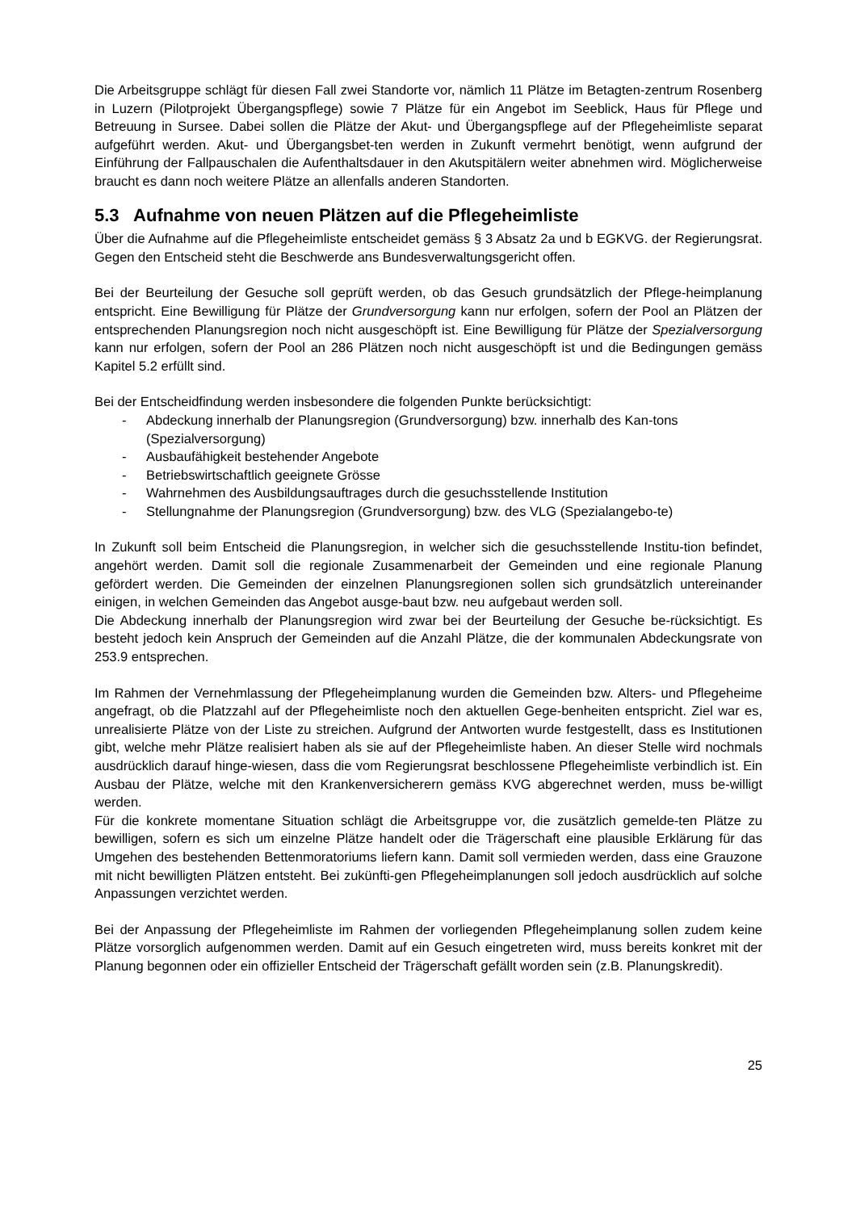Die Arbeitsgruppe schlägt für diesen Fall zwei Standorte vor, nämlich 11 Plätze im Betagten-zentrum Rosenberg in Luzern (Pilotprojekt Übergangspflege) sowie 7 Plätze für ein Angebot im Seeblick, Haus für Pflege und Betreuung in Sursee. Dabei sollen die Plätze der Akut- und Übergangspflege auf der Pflegeheimliste separat aufgeführt werden. Akut- und Übergangsbet-ten werden in Zukunft vermehrt benötigt, wenn aufgrund der Einführung der Fallpauschalen die Aufenthaltsdauer in den Akutspitälern weiter abnehmen wird. Möglicherweise braucht es dann noch weitere Plätze an allenfalls anderen Standorten.
5.3 Aufnahme von neuen Plätzen auf die Pflegeheimliste
Über die Aufnahme auf die Pflegeheimliste entscheidet gemäss § 3 Absatz 2a und b EGKVG. der Regierungsrat. Gegen den Entscheid steht die Beschwerde ans Bundesverwaltungsgericht offen.
Bei der Beurteilung der Gesuche soll geprüft werden, ob das Gesuch grundsätzlich der Pflege-heimplanung entspricht. Eine Bewilligung für Plätze der Grundversorgung kann nur erfolgen, sofern der Pool an Plätzen der entsprechenden Planungsregion noch nicht ausgeschöpft ist. Eine Bewilligung für Plätze der Spezialversorgung kann nur erfolgen, sofern der Pool an 286 Plätzen noch nicht ausgeschöpft ist und die Bedingungen gemäss Kapitel 5.2 erfüllt sind.
Bei der Entscheidfindung werden insbesondere die folgenden Punkte berücksichtigt:
- Abdeckung innerhalb der Planungsregion (Grundversorgung) bzw. innerhalb des Kan-tons (Spezialversorgung)
- Ausbaufähigkeit bestehender Angebote
- Betriebswirtschaftlich geeignete Grösse
- Wahrnehmen des Ausbildungsauftrages durch die gesuchsstellende Institution
- Stellungnahme der Planungsregion (Grundversorgung) bzw. des VLG (Spezialangebo-te)
In Zukunft soll beim Entscheid die Planungsregion, in welcher sich die gesuchsstellende Institu-tion befindet, angehört werden. Damit soll die regionale Zusammenarbeit der Gemeinden und eine regionale Planung gefördert werden. Die Gemeinden der einzelnen Planungsregionen sollen sich grundsätzlich untereinander einigen, in welchen Gemeinden das Angebot ausge-baut bzw. neu aufgebaut werden soll.
Die Abdeckung innerhalb der Planungsregion wird zwar bei der Beurteilung der Gesuche be-rücksichtigt. Es besteht jedoch kein Anspruch der Gemeinden auf die Anzahl Plätze, die der kommunalen Abdeckungsrate von 253.9 entsprechen.
Im Rahmen der Vernehmlassung der Pflegeheimplanung wurden die Gemeinden bzw. Alters- und Pflegeheime angefragt, ob die Platzzahl auf der Pflegeheimliste noch den aktuellen Gege-benheiten entspricht. Ziel war es, unrealisierte Plätze von der Liste zu streichen. Aufgrund der Antworten wurde festgestellt, dass es Institutionen gibt, welche mehr Plätze realisiert haben als sie auf der Pflegeheimliste haben. An dieser Stelle wird nochmals ausdrücklich darauf hinge-wiesen, dass die vom Regierungsrat beschlossene Pflegeheimliste verbindlich ist. Ein Ausbau der Plätze, welche mit den Krankenversicherern gemäss KVG abgerechnet werden, muss be-willigt werden.
Für die konkrete momentane Situation schlägt die Arbeitsgruppe vor, die zusätzlich gemelde-ten Plätze zu bewilligen, sofern es sich um einzelne Plätze handelt oder die Trägerschaft eine plausible Erklärung für das Umgehen des bestehenden Bettenmoratoriums liefern kann. Damit soll vermieden werden, dass eine Grauzone mit nicht bewilligten Plätzen entsteht. Bei zukünfti-gen Pflegeheimplanungen soll jedoch ausdrücklich auf solche Anpassungen verzichtet werden.
Bei der Anpassung der Pflegeheimliste im Rahmen der vorliegenden Pflegeheimplanung sollen zudem keine Plätze vorsorglich aufgenommen werden. Damit auf ein Gesuch eingetreten wird, muss bereits konkret mit der Planung begonnen oder ein offizieller Entscheid der Trägerschaft gefällt worden sein (z.B. Planungskredit).
25